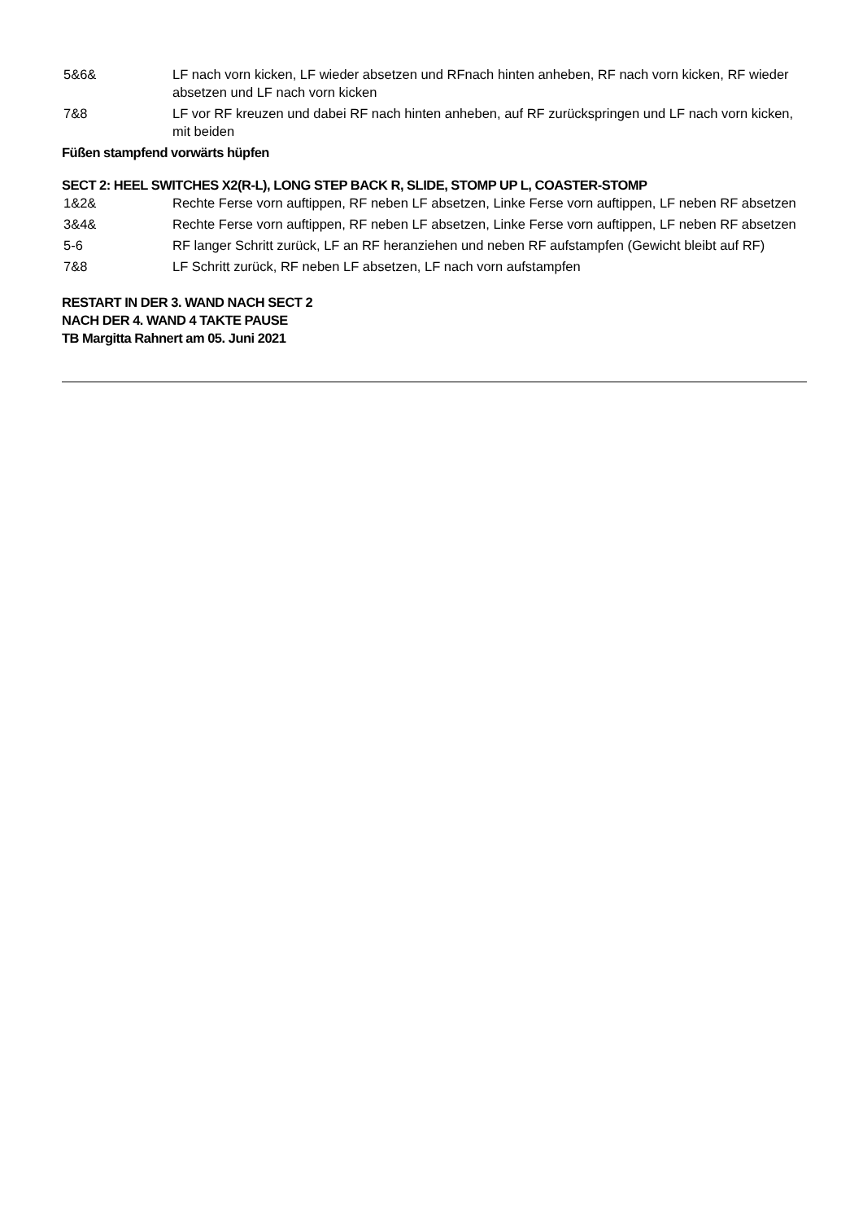5&6& LF nach vorn kicken, LF wieder absetzen und RFnach hinten anheben, RF nach vorn kicken, RF wieder absetzen und LF nach vorn kicken
7&8 LF vor RF kreuzen und dabei RF nach hinten anheben, auf RF zurückspringen und LF nach vorn kicken, mit beiden
Füßen stampfend vorwärts hüpfen
SECT 2: HEEL SWITCHES X2(R-L), LONG STEP BACK R, SLIDE, STOMP UP L, COASTER-STOMP
1&2& Rechte Ferse vorn auftippen, RF neben LF absetzen, Linke Ferse vorn auftippen, LF neben RF absetzen
3&4& Rechte Ferse vorn auftippen, RF neben LF absetzen, Linke Ferse vorn auftippen, LF neben RF absetzen
5-6 RF langer Schritt zurück, LF an RF heranziehen und neben RF aufstampfen (Gewicht bleibt auf RF)
7&8 LF Schritt zurück, RF neben LF absetzen, LF nach vorn aufstampfen
RESTART IN DER 3. WAND NACH SECT 2
NACH DER 4. WAND 4 TAKTE PAUSE
TB Margitta Rahnert am 05. Juni 2021